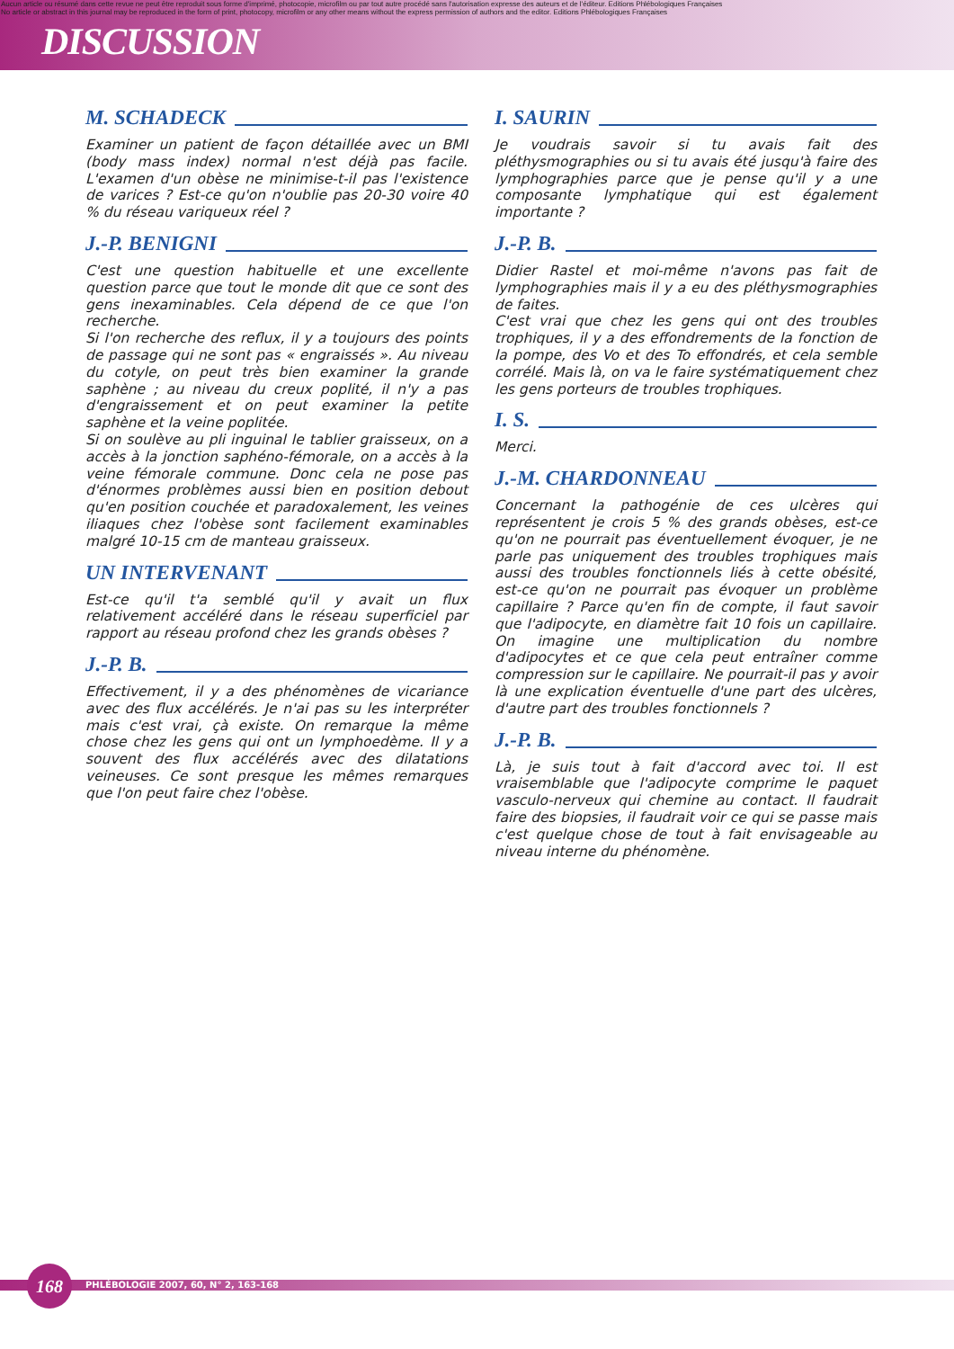Aucun article ou résumé dans cette revue ne peut être reproduit sous forme d'imprimé, photocopie, microfilm ou par tout autre procédé sans l'autorisation expresse des auteurs et de l'éditeur. Editions Phlébologiques Françaises
No article or abstract in this journal may be reproduced in the form of print, photocopy, microfilm or any other means without the express permission of authors and the editor. Editions Phlébologiques Françaises
DISCUSSION
M. SCHADECK
Examiner un patient de façon détaillée avec un BMI (body mass index) normal n'est déjà pas facile. L'examen d'un obèse ne minimise-t-il pas l'existence de varices ? Est-ce qu'on n'oublie pas 20-30 voire 40 % du réseau variqueux réel ?
J.-P. BENIGNI
C'est une question habituelle et une excellente question parce que tout le monde dit que ce sont des gens inexaminables. Cela dépend de ce que l'on recherche.
Si l'on recherche des reflux, il y a toujours des points de passage qui ne sont pas « engraissés ». Au niveau du cotyle, on peut très bien examiner la grande saphène ; au niveau du creux poplité, il n'y a pas d'engraissement et on peut examiner la petite saphène et la veine poplitée.
Si on soulève au pli inguinal le tablier graisseux, on a accès à la jonction saphéno-fémorale, on a accès à la veine fémorale commune. Donc cela ne pose pas d'énormes problèmes aussi bien en position debout qu'en position couchée et paradoxalement, les veines iliaques chez l'obèse sont facilement examinables malgré 10-15 cm de manteau graisseux.
UN INTERVENANT
Est-ce qu'il t'a semblé qu'il y avait un flux relativement accéléré dans le réseau superficiel par rapport au réseau profond chez les grands obèses ?
J.-P. B.
Effectivement, il y a des phénomènes de vicariance avec des flux accélérés. Je n'ai pas su les interpréter mais c'est vrai, çà existe. On remarque la même chose chez les gens qui ont un lymphoedème. Il y a souvent des flux accélérés avec des dilatations veineuses. Ce sont presque les mêmes remarques que l'on peut faire chez l'obèse.
I. SAURIN
Je voudrais savoir si tu avais fait des pléthysmographies ou si tu avais été jusqu'à faire des lymphographies parce que je pense qu'il y a une composante lymphatique qui est également importante ?
J.-P. B.
Didier Rastel et moi-même n'avons pas fait de lymphographies mais il y a eu des pléthysmographies de faites.
C'est vrai que chez les gens qui ont des troubles trophiques, il y a des effondrements de la fonction de la pompe, des Vo et des To effondrés, et cela semble corrélé. Mais là, on va le faire systématiquement chez les gens porteurs de troubles trophiques.
I. S.
Merci.
J.-M. CHARDONNEAU
Concernant la pathogénie de ces ulcères qui représentent je crois 5 % des grands obèses, est-ce qu'on ne pourrait pas éventuellement évoquer, je ne parle pas uniquement des troubles trophiques mais aussi des troubles fonctionnels liés à cette obésité, est-ce qu'on ne pourrait pas évoquer un problème capillaire ? Parce qu'en fin de compte, il faut savoir que l'adipocyte, en diamètre fait 10 fois un capillaire. On imagine une multiplication du nombre d'adipocytes et ce que cela peut entraîner comme compression sur le capillaire. Ne pourrait-il pas y avoir là une explication éventuelle d'une part des ulcères, d'autre part des troubles fonctionnels ?
J.-P. B.
Là, je suis tout à fait d'accord avec toi. Il est vraisemblable que l'adipocyte comprime le paquet vasculo-nerveux qui chemine au contact. Il faudrait faire des biopsies, il faudrait voir ce qui se passe mais c'est quelque chose de tout à fait envisageable au niveau interne du phénomène.
168
PHLÉBOLOGIE 2007, 60, N° 2, 163-168